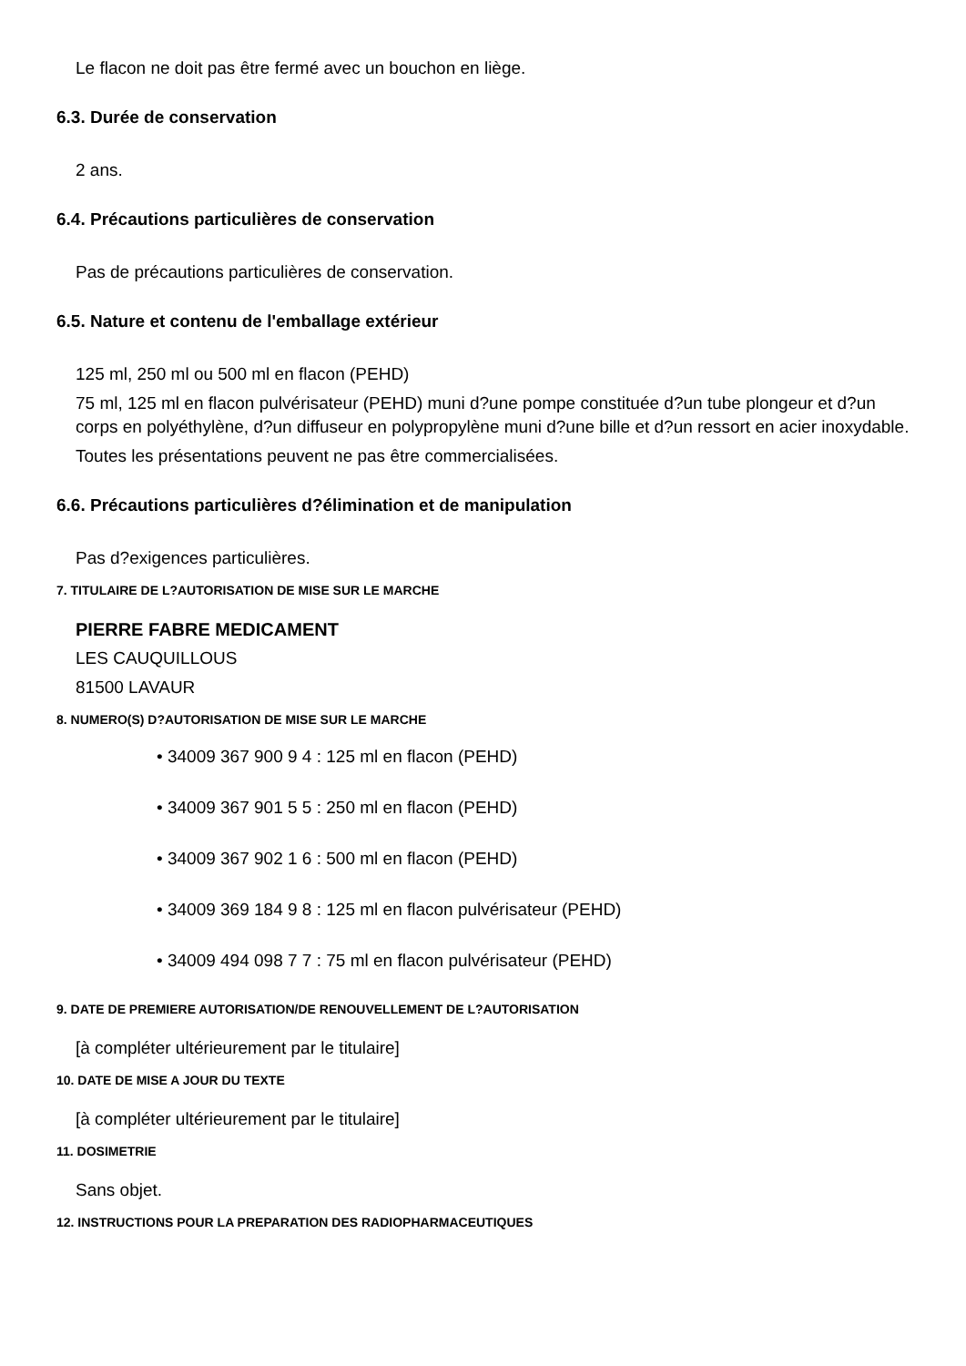Le flacon ne doit pas être fermé avec un bouchon en liège.
6.3. Durée de conservation
2 ans.
6.4. Précautions particulières de conservation
Pas de précautions particulières de conservation.
6.5. Nature et contenu de l'emballage extérieur
125 ml, 250 ml ou 500 ml en flacon (PEHD)
75 ml, 125 ml en flacon pulvérisateur (PEHD) muni d?une pompe constituée d?un tube plongeur et d?un corps en polyéthylène, d?un diffuseur en polypropylène muni d?une bille et d?un ressort en acier inoxydable.
Toutes les présentations peuvent ne pas être commercialisées.
6.6. Précautions particulières d?élimination et de manipulation
Pas d?exigences particulières.
7. TITULAIRE DE L?AUTORISATION DE MISE SUR LE MARCHE
PIERRE FABRE MEDICAMENT
LES CAUQUILLOUS
81500 LAVAUR
8. NUMERO(S) D?AUTORISATION DE MISE SUR LE MARCHE
• 34009 367 900 9 4 : 125 ml en flacon (PEHD)
• 34009 367 901 5 5 : 250 ml en flacon (PEHD)
• 34009 367 902 1 6 : 500 ml en flacon (PEHD)
• 34009 369 184 9 8 : 125 ml en flacon pulvérisateur (PEHD)
• 34009 494 098 7 7 : 75 ml en flacon pulvérisateur (PEHD)
9. DATE DE PREMIERE AUTORISATION/DE RENOUVELLEMENT DE L?AUTORISATION
[à compléter ultérieurement par le titulaire]
10. DATE DE MISE A JOUR DU TEXTE
[à compléter ultérieurement par le titulaire]
11. DOSIMETRIE
Sans objet.
12. INSTRUCTIONS POUR LA PREPARATION DES RADIOPHARMACEUTIQUES